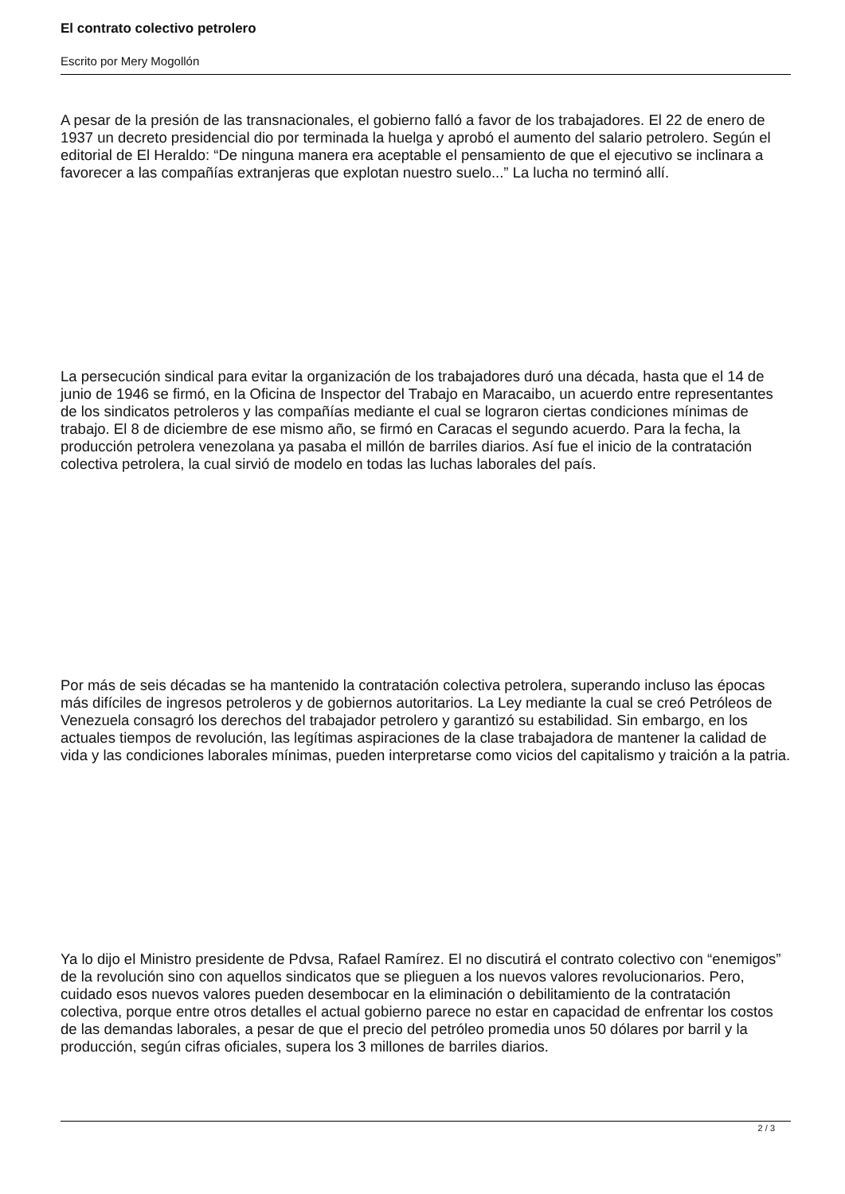El contrato colectivo petrolero
Escrito por Mery Mogollón
A pesar de la presión de las transnacionales, el gobierno falló a favor de los trabajadores. El 22 de enero de 1937 un decreto presidencial dio por terminada la huelga y aprobó el aumento del salario petrolero. Según el editorial de El Heraldo: “De ninguna manera era aceptable el pensamiento de que el ejecutivo se inclinara a favorecer a las compañías extranjeras que explotan nuestro suelo...” La lucha no terminó allí.
La persecución sindical para evitar la organización de los trabajadores duró una década, hasta que el 14 de junio de 1946 se firmó, en la Oficina de Inspector del Trabajo en Maracaibo, un acuerdo entre representantes de los sindicatos petroleros y las compañías mediante el cual se lograron ciertas condiciones mínimas de trabajo. El 8 de diciembre de ese mismo año, se firmó en Caracas el segundo acuerdo. Para la fecha, la producción petrolera venezolana ya pasaba el millón de barriles diarios. Así fue el inicio de la contratación colectiva petrolera, la cual sirvió de modelo en todas las luchas laborales del país.
Por más de seis décadas se ha mantenido la contratación colectiva petrolera, superando incluso las épocas más difíciles de ingresos petroleros y de gobiernos autoritarios. La Ley mediante la cual se creó Petróleos de Venezuela consagró los derechos del trabajador petrolero y garantizó su estabilidad. Sin embargo, en los actuales tiempos de revolución, las legítimas aspiraciones de la clase trabajadora de mantener la calidad de vida y las condiciones laborales mínimas, pueden interpretarse como vicios del capitalismo y traición a la patria.
Ya lo dijo el Ministro presidente de Pdvsa, Rafael Ramírez. El no discutirá el contrato colectivo con “enemigos” de la revolución sino con aquellos sindicatos que se plieguen a los nuevos valores revolucionarios. Pero, cuidado esos nuevos valores pueden desembocar en la eliminación o debilitamiento de la contratación colectiva, porque entre otros detalles el actual gobierno parece no estar en capacidad de enfrentar los costos de las demandas laborales, a pesar de que el precio del petróleo promedia unos 50 dólares por barril y la producción, según cifras oficiales, supera los 3 millones de barriles diarios.
2 / 3